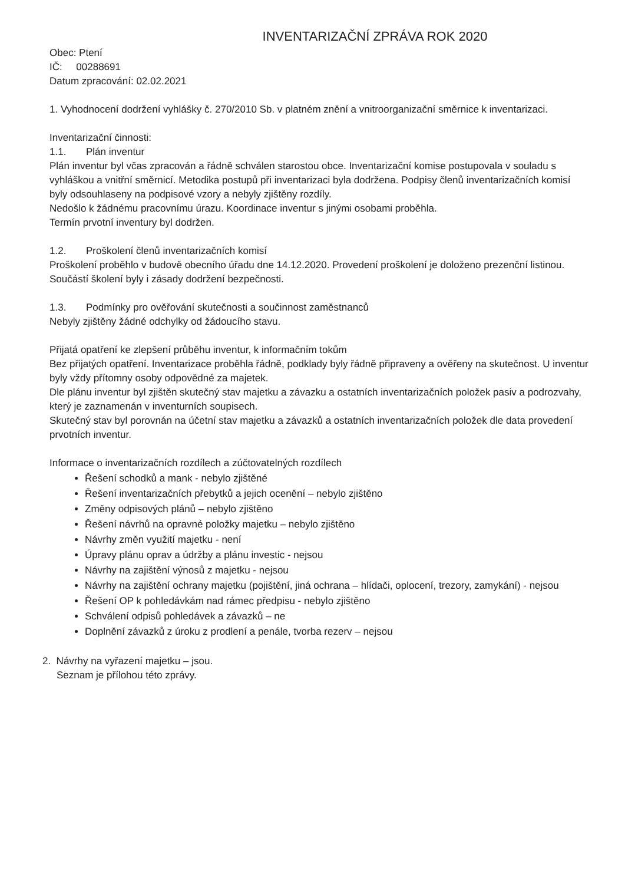INVENTARIZAČNÍ ZPRÁVA ROK 2020
Obec: Ptení
IČ: 00288691
Datum zpracování: 02.02.2021
1. Vyhodnocení dodržení vyhlášky č. 270/2010 Sb. v platném znění a vnitroorganizační směrnice k inventarizaci.
Inventarizační činnosti:
1.1. Plán inventur
Plán inventur byl včas zpracován a řádně schválen starostou obce. Inventarizační komise postupovala v souladu s vyhláškou a vnitřní směrnicí. Metodika postupů při inventarizaci byla dodržena. Podpisy členů inventarizačních komisí byly odsouhlaseny na podpisové vzory a nebyly zjištěny rozdíly.
Nedošlo k žádnému pracovnímu úrazu. Koordinace inventur s jinými osobami proběhla.
Termín prvotní inventury byl dodržen.
1.2. Proškolení členů inventarizačních komisí
Proškolení proběhlo v budově obecního úřadu dne 14.12.2020. Provedení proškolení je doloženo prezenční listinou. Součástí školení byly i zásady dodržení bezpečnosti.
1.3. Podmínky pro ověřování skutečnosti a součinnost zaměstnanců
Nebyly zjištěny žádné odchylky od žádoucího stavu.
Přijatá opatření ke zlepšení průběhu inventur, k informačním tokům
Bez přijatých opatření. Inventarizace proběhla řádně, podklady byly řádně připraveny a ověřeny na skutečnost. U inventur byly vždy přítomny osoby odpovědné za majetek.
Dle plánu inventur byl zjištěn skutečný stav majetku a závazku a ostatních inventarizačních položek pasiv a podrozvahy, který je zaznamenán v inventurních soupisech.
Skutečný stav byl porovnán na účetní stav majetku a závazků a ostatních inventarizačních položek dle data provedení prvotních inventur.
Informace o inventarizačních rozdílech a zúčtovatelných rozdílech
Řešení schodků a mank - nebylo zjištěné
Řešení inventarizačních přebytků a jejich ocenění – nebylo zjištěno
Změny odpisových plánů – nebylo zjištěno
Řešení návrhů na opravné položky majetku – nebylo zjištěno
Návrhy změn využití majetku - není
Úpravy plánu oprav a údržby a plánu investic - nejsou
Návrhy na zajištění výnosů z majetku - nejsou
Návrhy na zajištění ochrany majetku (pojištění, jiná ochrana – hlídači, oplocení, trezory, zamykání) - nejsou
Řešení OP k pohledávkám nad rámec předpisu - nebylo zjištěno
Schválení odpisů pohledávek a závazků – ne
Doplnění závazků z úroku z prodlení a penále, tvorba rezerv – nejsou
2. Návrhy na vyřazení majetku – jsou.
Seznam je přílohou této zprávy.